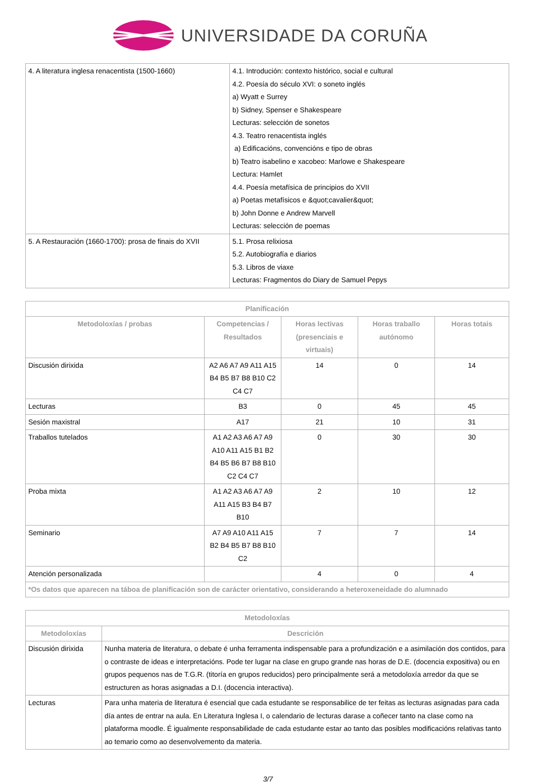UNIVERSIDADE DA CORUÑA
| 4. A literatura inglesa renacentista (1500-1660) | 4.1. Introdución: contexto histórico, social e cultural 4.2. Poesía do século XVI: o soneto inglés a) Wyatt e Surrey b) Sidney, Spenser e Shakespeare Lecturas: selección de sonetos 4.3. Teatro renacentista inglés a) Edificacións, convencións e tipo de obras b) Teatro isabelino e xacobeo: Marlowe e Shakespeare Lectura: Hamlet 4.4. Poesía metafísica de principios do XVII a) Poetas metafísicos e &quot;cavalier&quot; b) John Donne e Andrew Marvell Lecturas: selección de poemas |
| 5. A Restauración (1660-1700): prosa de finais do XVII | 5.1. Prosa relixiosa 5.2. Autobiografía e diarios 5.3. Libros de viaxe Lecturas: Fragmentos do Diary de Samuel Pepys |
| Planificación | | | | |
| --- | --- | --- | --- | --- |
| Metodoloxías / probas | Competencias / Resultados | Horas lectivas (presenciais e virtuais) | Horas traballo autónomo | Horas totais |
| Discusión dirixida | A2 A6 A7 A9 A11 A15 B4 B5 B7 B8 B10 C2 C4 C7 | 14 | 0 | 14 |
| Lecturas | B3 | 0 | 45 | 45 |
| Sesión maxistral | A17 | 21 | 10 | 31 |
| Traballos tutelados | A1 A2 A3 A6 A7 A9 A10 A11 A15 B1 B2 B4 B5 B6 B7 B8 B10 C2 C4 C7 | 0 | 30 | 30 |
| Proba mixta | A1 A2 A3 A6 A7 A9 A11 A15 B3 B4 B7 B10 | 2 | 10 | 12 |
| Seminario | A7 A9 A10 A11 A15 B2 B4 B5 B7 B8 B10 C2 | 7 | 7 | 14 |
| Atención personalizada | | 4 | 0 | 4 |
| *Os datos que aparecen na táboa de planificación son de carácter orientativo, considerando a heteroxeneidade do alumnado | | | | |
| Metodoloxías | |
| --- | --- |
| Metodoloxías | Descrición |
| Discusión dirixida | Nunha materia de literatura, o debate é unha ferramenta indispensable para a profundización e a asimilación dos contidos, para o contraste de ideas e interpretacións. Pode ter lugar na clase en grupo grande nas horas de D.E. (docencia expositiva) ou en grupos pequenos nas de T.G.R. (titoría en grupos reducidos) pero principalmente será a metodoloxía arredor da que se estructuren as horas asignadas a D.I. (docencia interactiva). |
| Lecturas | Para unha materia de literatura é esencial que cada estudante se responsabilice de ter feitas as lecturas asignadas para cada día antes de entrar na aula. En Literatura Inglesa I, o calendario de lecturas darase a coñecer tanto na clase como na plataforma moodle. É igualmente responsabilidade de cada estudante estar ao tanto das posibles modificacións relativas tanto ao temario como ao desenvolvemento da materia. |
3/7